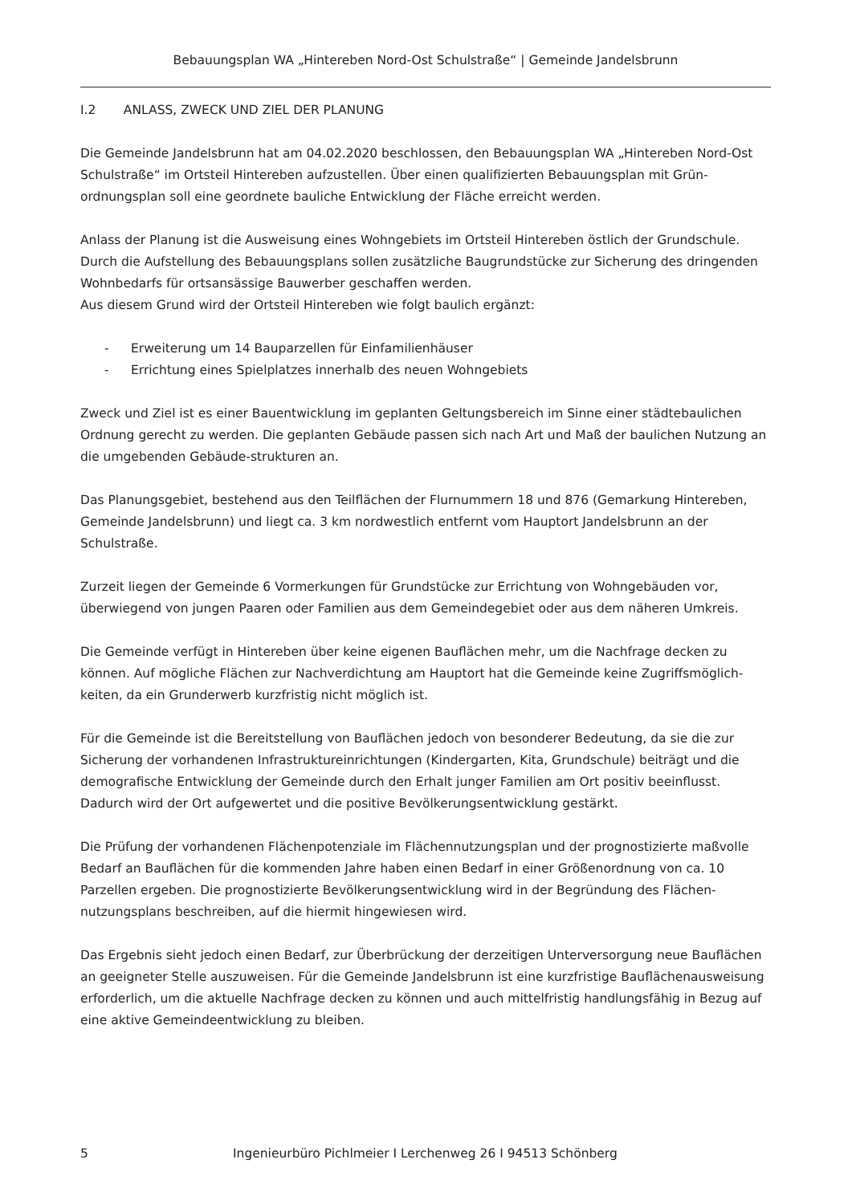Bebauungsplan WA „Hintereben Nord-Ost Schulstraße“ | Gemeinde Jandelsbrunn
I.2 ANLASS, ZWECK UND ZIEL DER PLANUNG
Die Gemeinde Jandelsbrunn hat am 04.02.2020 beschlossen, den Bebauungsplan WA „Hintereben Nord-Ost Schulstraße“ im Ortsteil Hintereben aufzustellen. Über einen qualifizierten Bebauungsplan mit Grün-ordnungsplan soll eine geordnete bauliche Entwicklung der Fläche erreicht werden.
Anlass der Planung ist die Ausweisung eines Wohngebiets im Ortsteil Hintereben östlich der Grundschule. Durch die Aufstellung des Bebauungsplans sollen zusätzliche Baugrundstücke zur Sicherung des dringenden Wohnbedarfs für ortsansässige Bauwerber geschaffen werden.
Aus diesem Grund wird der Ortsteil Hintereben wie folgt baulich ergänzt:
- Erweiterung um 14 Bauparzellen für Einfamilienhäuser
- Errichtung eines Spielplatzes innerhalb des neuen Wohngebiets
Zweck und Ziel ist es einer Bauentwicklung im geplanten Geltungsbereich im Sinne einer städtebaulichen Ordnung gerecht zu werden. Die geplanten Gebäude passen sich nach Art und Maß der baulichen Nutzung an die umgebenden Gebäude-strukturen an.
Das Planungsgebiet, bestehend aus den Teilflächen der Flurnummern 18 und 876 (Gemarkung Hintereben, Gemeinde Jandelsbrunn) und liegt ca. 3 km nordwestlich entfernt vom Hauptort Jandelsbrunn an der Schulstraße.
Zurzeit liegen der Gemeinde 6 Vormerkungen für Grundstücke zur Errichtung von Wohngebäuden vor, überwiegend von jungen Paaren oder Familien aus dem Gemeindegebiet oder aus dem näheren Umkreis.
Die Gemeinde verfügt in Hintereben über keine eigenen Bauflächen mehr, um die Nachfrage decken zu können. Auf mögliche Flächen zur Nachverdichtung am Hauptort hat die Gemeinde keine Zugriffsmöglich-keiten, da ein Grunderwerb kurzfristig nicht möglich ist.
Für die Gemeinde ist die Bereitstellung von Bauflächen jedoch von besonderer Bedeutung, da sie die zur Sicherung der vorhandenen Infrastruktureinrichtungen (Kindergarten, Kita, Grundschule) beiträgt und die demografische Entwicklung der Gemeinde durch den Erhalt junger Familien am Ort positiv beeinflusst. Dadurch wird der Ort aufgewertet und die positive Bevölkerungsentwicklung gestärkt.
Die Prüfung der vorhandenen Flächenpotenziale im Flächennutzungsplan und der prognostizierte maßvolle Bedarf an Bauflächen für die kommenden Jahre haben einen Bedarf in einer Größenordnung von ca. 10 Parzellen ergeben. Die prognostizierte Bevölkerungsentwicklung wird in der Begründung des Flächen-nutzungsplans beschreiben, auf die hiermit hingewiesen wird.
Das Ergebnis sieht jedoch einen Bedarf, zur Überbrückung der derzeitigen Unterversorgung neue Bauflächen an geeigneter Stelle auszuweisen. Für die Gemeinde Jandelsbrunn ist eine kurzfristige Bauflächenausweisung erforderlich, um die aktuelle Nachfrage decken zu können und auch mittelfristig handlungsfähig in Bezug auf eine aktive Gemeindeentwicklung zu bleiben.
5 Ingenieurbüro Pichlmeier I Lerchenweg 26 I 94513 Schönberg